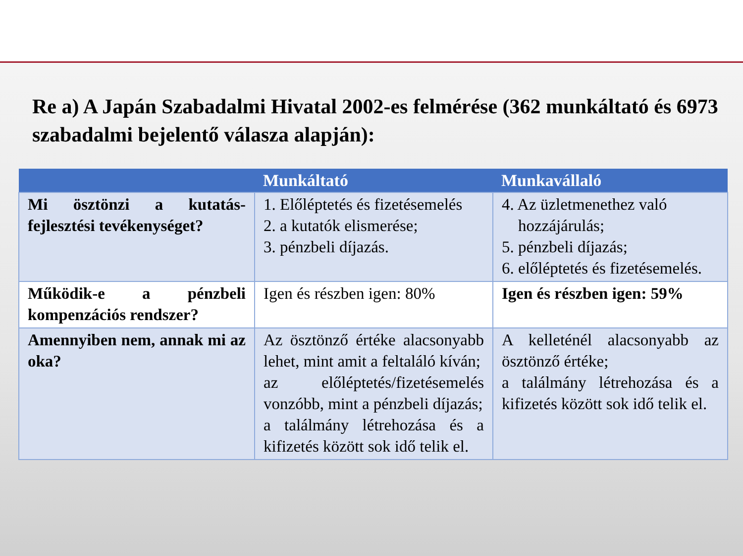Re a) A Japán Szabadalmi Hivatal 2002-es felmérése (362 munkáltató és 6973 szabadalmi bejelentő válasza alapján):
| | Munkáltató | Munkavállaló |
| --- | --- | --- |
| Mi ösztönzi a kutatás-fejlesztési tevékenységet? | 1. Előléptetés és fizetésemelés 2. a kutatók elismerése; 3. pénzbeli díjazás. | 4. Az üzletmenethez való hozzájárulás; 5. pénzbeli díjazás; 6. előléptetés és fizetésemelés. |
| Működik-e a pénzbeli kompenzációs rendszer? | Igen és részben igen: 80% | Igen és részben igen: 59% |
| Amennyiben nem, annak mi az oka? | Az ösztönző értéke alacsonyabb lehet, mint amit a feltaláló kíván; az előléptetés/fizetésemelés vonzóbb, mint a pénzbeli díjazás; a találmány létrehozása és a kifizetés között sok idő telik el. | A kelleténél alacsonyabb az ösztönző értéke; a találmány létrehozása és a kifizetés között sok idő telik el. |